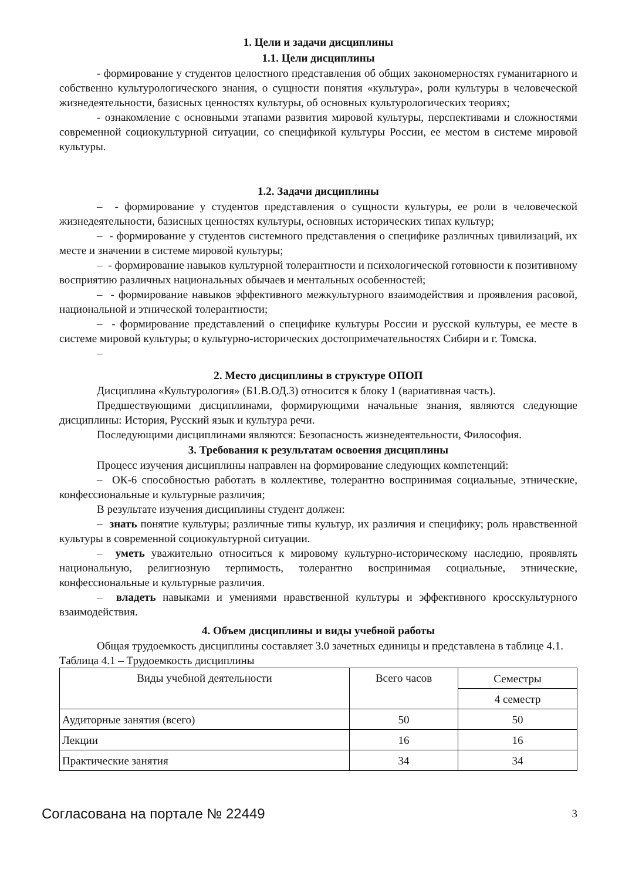1. Цели и задачи дисциплины
1.1. Цели дисциплины
- формирование у студентов целостного представления об общих закономерностях гуманитарного и собственно культурологического знания, о сущности понятия «культура», роли культуры в человеческой жизнедеятельности, базисных ценностях культуры, об основных культурологических теориях;
- ознакомление с основными этапами развития мировой культуры, перспективами и сложностями современной социокультурной ситуации, со спецификой культуры России, ее местом в системе мировой культуры.
1.2. Задачи дисциплины
– - формирование у студентов представления о сущности культуры, ее роли в человеческой жизнедеятельности, базисных ценностях культуры, основных исторических типах культур;
– - формирование у студентов системного представления о специфике различных цивилизаций, их месте и значении в системе мировой культуры;
– - формирование навыков культурной толерантности и психологической готовности к позитивному восприятию различных национальных обычаев и ментальных особенностей;
– - формирование навыков эффективного межкультурного взаимодействия и проявления расовой, национальной и этнической толерантности;
– - формирование представлений о специфике культуры России и русской культуры, ее месте в системе мировой культуры; о культурно-исторических достопримечательностях Сибири и г. Томска.
–
2. Место дисциплины в структуре ОПОП
Дисциплина «Культурология» (Б1.В.ОД.3) относится к блоку 1 (вариативная часть).
Предшествующими дисциплинами, формирующими начальные знания, являются следующие дисциплины: История, Русский язык и культура речи.
Последующими дисциплинами являются: Безопасность жизнедеятельности, Философия.
3. Требования к результатам освоения дисциплины
Процесс изучения дисциплины направлен на формирование следующих компетенций:
– ОК-6 способностью работать в коллективе, толерантно воспринимая социальные, этнические, конфессиональные и культурные различия;
В результате изучения дисциплины студент должен:
– знать понятие культуры; различные типы культур, их различия и специфику; роль нравственной культуры в современной социокультурной ситуации.
– уметь уважительно относиться к мировому культурно-историческому наследию, проявлять национальную, религиозную терпимость, толерантно воспринимая социальные, этнические, конфессиональные и культурные различия.
– владеть навыками и умениями нравственной культуры и эффективного кросскультурного взаимодействия.
4. Объем дисциплины и виды учебной работы
Общая трудоемкость дисциплины составляет 3.0 зачетных единицы и представлена в таблице 4.1.
Таблица 4.1 – Трудоемкость дисциплины
| Виды учебной деятельности | Всего часов | Семестры |
| --- | --- | --- |
| | | 4 семестр |
| Аудиторные занятия (всего) | 50 | 50 |
| Лекции | 16 | 16 |
| Практические занятия | 34 | 34 |
Согласована на портале № 22449 3